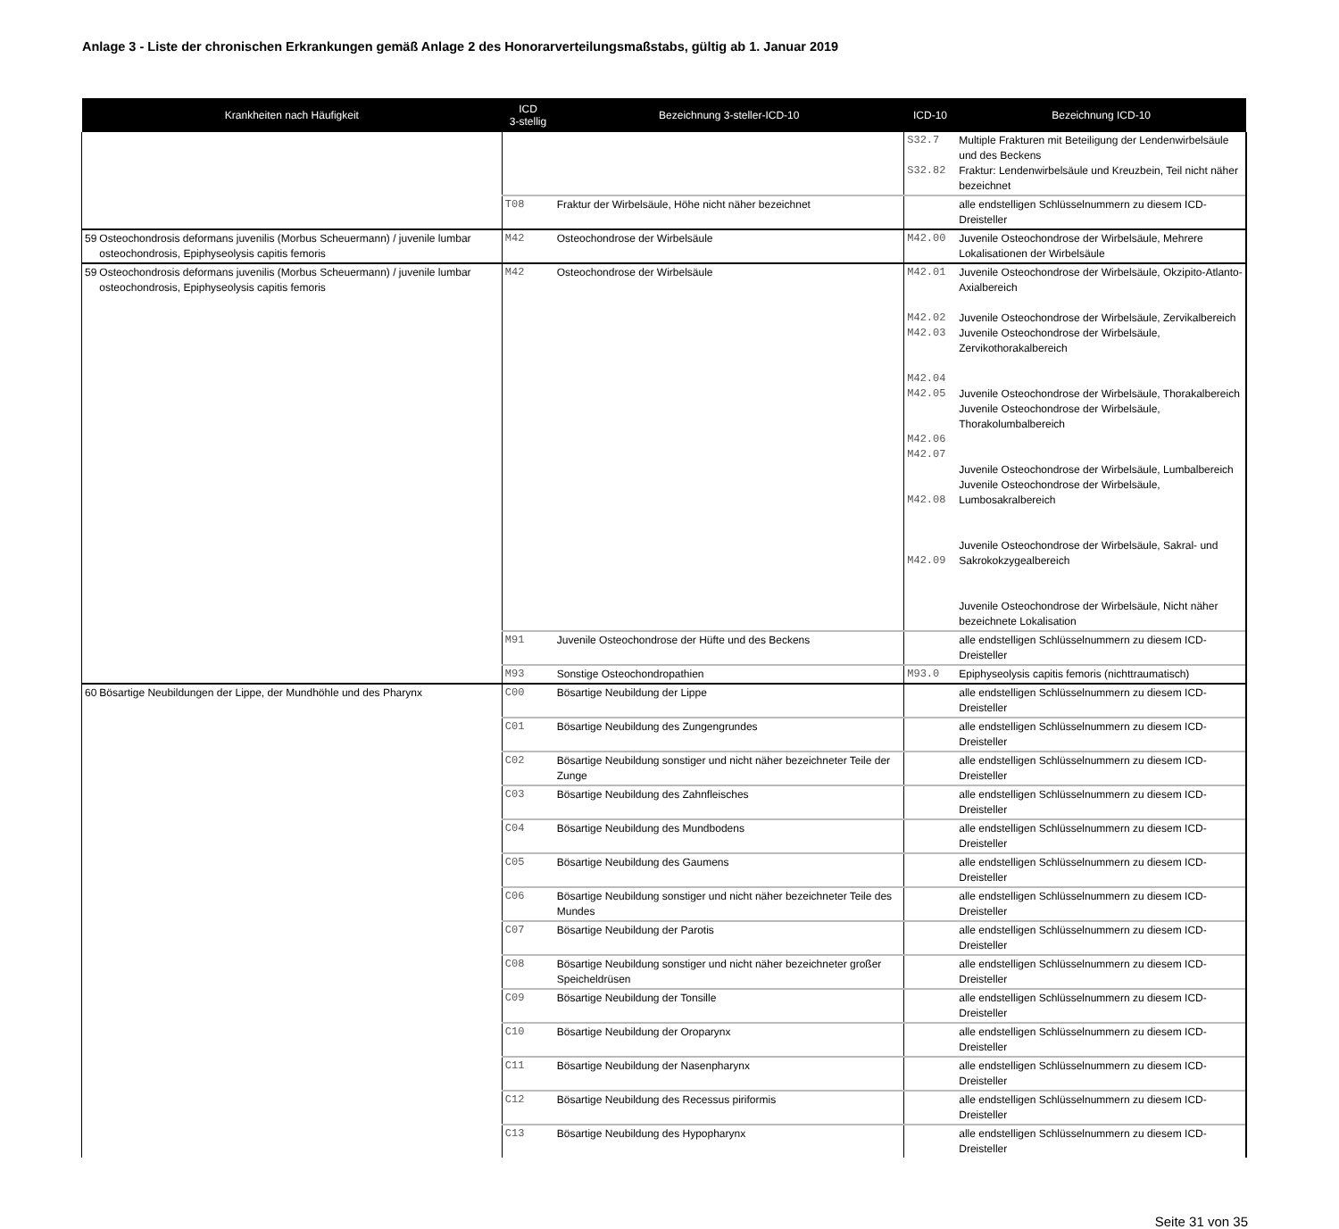Anlage 3 - Liste der chronischen Erkrankungen gemäß Anlage 2 des Honorarverteilungsmaßstabs, gültig ab 1. Januar 2019
| Krankheiten nach Häufigkeit | | ICD 3-stellig | Bezeichnung 3-steller-ICD-10 | ICD-10 | Bezeichnung ICD-10 |
| --- | --- | --- | --- | --- | --- |
| | | | | S32.7 S32.82 | Multiple Frakturen mit Beteiligung der Lendenwirbelsäule und des Beckens Fraktur: Lendenwirbelsäule und Kreuzbein, Teil nicht näher bezeichnet |
| | | T08 | Fraktur der Wirbelsäule, Höhe nicht näher bezeichnet | | alle endstelligen Schlüsselnummern zu diesem ICD-Dreisteller |
| 59 | Osteochondrosis deformans juvenilis (Morbus Scheuermann) / juvenile lumbar osteochondrosis, Epiphyseolysis capitis femoris | M42 | Osteochondrose der Wirbelsäule | M42.00 | Juvenile Osteochondrose der Wirbelsäule, Mehrere Lokalisationen der Wirbelsäule |
| 59 | Osteochondrosis deformans juvenilis (Morbus Scheuermann) / juvenile lumbar osteochondrosis, Epiphyseolysis capitis femoris | M42 | Osteochondrose der Wirbelsäule | M42.01 M42.02 M42.03 M42.04 M42.05 M42.06 M42.07 M42.08 M42.09 | Juvenile Osteochondrose der Wirbelsäule, Okzipito-Atlanto-Axialbereich Juvenile Osteochondrose der Wirbelsäule, Zervikalbereich Juvenile Osteochondrose der Wirbelsäule, Zervikothorakalbereich Juvenile Osteochondrose der Wirbelsäule, Thorakalbereich Juvenile Osteochondrose der Wirbelsäule, Thorakolumbalbereich Juvenile Osteochondrose der Wirbelsäule, Lumbalbereich Juvenile Osteochondrose der Wirbelsäule, Lumbosakralbereich Juvenile Osteochondrose der Wirbelsäule, Sakral- und Sakrokokzygealbereich Juvenile Osteochondrose der Wirbelsäule, Nicht näher bezeichnete Lokalisation |
| | | M91 | Juvenile Osteochondrose der Hüfte und des Beckens | | alle endstelligen Schlüsselnummern zu diesem ICD-Dreisteller |
| | | M93 | Sonstige Osteochondropathien | M93.0 | Epiphyseolysis capitis femoris (nichttraumatisch) |
| 60 | Bösartige Neubildungen der Lippe, der Mundhöhle und des Pharynx | C00 | Bösartige Neubildung der Lippe | | alle endstelligen Schlüsselnummern zu diesem ICD-Dreisteller |
| | | C01 | Bösartige Neubildung des Zungengrundes | | alle endstelligen Schlüsselnummern zu diesem ICD-Dreisteller |
| | | C02 | Bösartige Neubildung sonstiger und nicht näher bezeichneter Teile der Zunge | | alle endstelligen Schlüsselnummern zu diesem ICD-Dreisteller |
| | | C03 | Bösartige Neubildung des Zahnfleisches | | alle endstelligen Schlüsselnummern zu diesem ICD-Dreisteller |
| | | C04 | Bösartige Neubildung des Mundbodens | | alle endstelligen Schlüsselnummern zu diesem ICD-Dreisteller |
| | | C05 | Bösartige Neubildung des Gaumens | | alle endstelligen Schlüsselnummern zu diesem ICD-Dreisteller |
| | | C06 | Bösartige Neubildung sonstiger und nicht näher bezeichneter Teile des Mundes | | alle endstelligen Schlüsselnummern zu diesem ICD-Dreisteller |
| | | C07 | Bösartige Neubildung der Parotis | | alle endstelligen Schlüsselnummern zu diesem ICD-Dreisteller |
| | | C08 | Bösartige Neubildung sonstiger und nicht näher bezeichneter großer Speicheldrüsen | | alle endstelligen Schlüsselnummern zu diesem ICD-Dreisteller |
| | | C09 | Bösartige Neubildung der Tonsille | | alle endstelligen Schlüsselnummern zu diesem ICD-Dreisteller |
| | | C10 | Bösartige Neubildung der Oroparynx | | alle endstelligen Schlüsselnummern zu diesem ICD-Dreisteller |
| | | C11 | Bösartige Neubildung der Nasenpharynx | | alle endstelligen Schlüsselnummern zu diesem ICD-Dreisteller |
| | | C12 | Bösartige Neubildung des Recessus piriformis | | alle endstelligen Schlüsselnummern zu diesem ICD-Dreisteller |
| | | C13 | Bösartige Neubildung des Hypopharynx | | alle endstelligen Schlüsselnummern zu diesem ICD-Dreisteller |
Seite 31 von 35